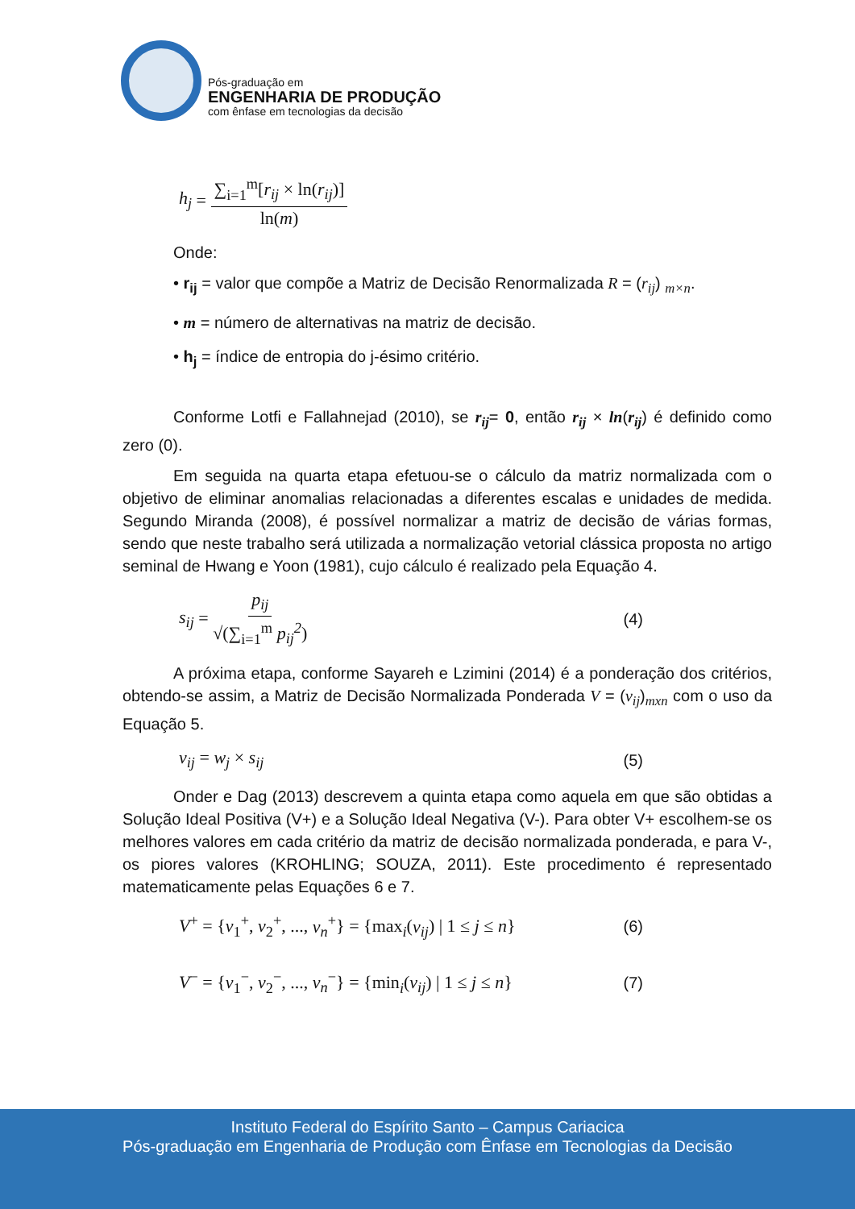Pós-graduação em
ENGENHARIA DE PRODUÇÃO
com ênfase em tecnologias da decisão
h<sub>j</sub> = ∑<sub>i=1</sub><sup>m</sup>[r<sub>ij</sub> × ln(r<sub>ij</sub>)] ln(m)
Onde:
• r<sub>ij</sub> = valor que compõe a Matriz de Decisão Renormalizada R = (r<sub>ij</sub>) <sub>m×n</sub>.
• m = número de alternativas na matriz de decisão.
• h<sub>j</sub> = índice de entropia do j-ésimo critério.
Conforme Lotfi e Fallahnejad (2010), se r<sub>ij</sub>= 0, então r<sub>ij</sub> × ln(r<sub>ij</sub>) é definido como zero (0).
Em seguida na quarta etapa efetuou-se o cálculo da matriz normalizada com o objetivo de eliminar anomalias relacionadas a diferentes escalas e unidades de medida. Segundo Miranda (2008), é possível normalizar a matriz de decisão de várias formas, sendo que neste trabalho será utilizada a normalização vetorial clássica proposta no artigo seminal de Hwang e Yoon (1981), cujo cálculo é realizado pela Equação 4.
s<sub>ij</sub> = p<sub>ij</sub> √(∑<sub>i=1</sub><sup>m</sup> p<sub>ij</sub><sup>2</sup>) (4)
A próxima etapa, conforme Sayareh e Lzimini (2014) é a ponderação dos critérios, obtendo-se assim, a Matriz de Decisão Normalizada Ponderada V = (v<sub>ij</sub>)<sub>mxn</sub> com o uso da Equação 5.
v<sub>ij</sub> = w<sub>j</sub> × s<sub>ij</sub> (5)
Onder e Dag (2013) descrevem a quinta etapa como aquela em que são obtidas a Solução Ideal Positiva (V+) e a Solução Ideal Negativa (V-). Para obter V+ escolhem-se os melhores valores em cada critério da matriz de decisão normalizada ponderada, e para V-, os piores valores (KROHLING; SOUZA, 2011). Este procedimento é representado matematicamente pelas Equações 6 e 7.
V<sup>+</sup> = {v<sub>1</sub><sup>+</sup>, v<sub>2</sub><sup>+</sup>, ..., v<sub>n</sub><sup>+</sup>} = {max<sub>i</sub>(v<sub>ij</sub>) | 1 ≤ j ≤ n} (6)
V<sup>−</sup> = {v<sub>1</sub><sup>−</sup>, v<sub>2</sub><sup>−</sup>, ..., v<sub>n</sub><sup>−</sup>} = {min<sub>i</sub>(v<sub>ij</sub>) | 1 ≤ j ≤ n} (7)
Instituto Federal do Espírito Santo – Campus Cariacica
Pós-graduação em Engenharia de Produção com Ênfase em Tecnologias da Decisão